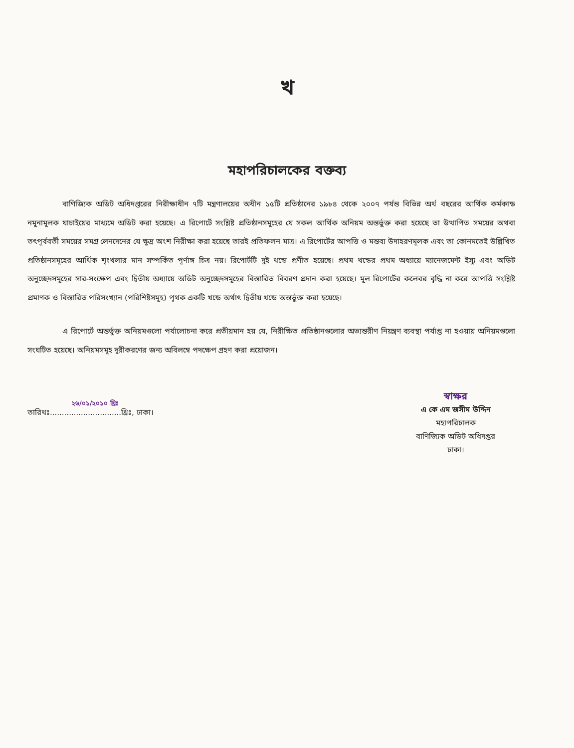খ
মহাপরিচালকের বক্তব্য
বাণিজ্যিক অডিট অধিদপ্তরের নিরীক্ষাধীন ৭টি মন্ত্রণালয়ের অধীন ১৫টি প্রতিষ্ঠানের ১৯৮৪ থেকে ২০০৭ পর্যন্ত বিভিন্ন অর্থ বছরের আর্থিক কর্মকান্ড নমুনামূলক যাচাইয়ের মাধ্যমে অডিট করা হয়েছে। এ রিপোর্টে সংশ্লিষ্ট প্রতিষ্ঠানসমূহের যে সকল আর্থিক অনিয়ম অন্তর্ভুক্ত করা হয়েছে তা উত্থাপিত সময়ের অথবা তৎপূর্ববর্তী সময়ের সমগ্র লেনদেনের যে ক্ষুদ্র অংশ নিরীক্ষা করা হয়েছে তারই প্রতিফলন মাত্র। এ রিপোর্টের আপত্তি ও মন্তব্য উদাহরণমূলক এবং তা কোনমতেই উল্লিখিত প্রতিষ্ঠানসমূহের আর্থিক শৃংখলার মান সম্পর্কিত পূর্ণাঙ্গ চিত্র নয়। রিপোর্টটি দুই খন্ডে প্রণীত হয়েছে। প্রথম খন্ডের প্রথম অধ্যায়ে ম্যানেজমেন্ট ইস্যু এবং অডিট অনুচ্ছেদসমূহের সার-সংক্ষেপ এবং দ্বিতীয় অধ্যায়ে অডিট অনুচ্ছেদসমূহের বিস্তারিত বিবরণ প্রদান করা হয়েছে। মূল রিপোর্টের কলেবর বৃদ্ধি না করে আপত্তি সংশ্লিষ্ট প্রমাণক ও বিস্তারিত পরিসংখ্যান (পরিশিষ্টসমূহ) পৃথক একটি খন্ডে অর্থাৎ দ্বিতীয় খন্ডে অন্তর্ভুক্ত করা হয়েছে।
এ রিপোর্টে অন্তর্ভুক্ত অনিয়মগুলো পর্যালোচনা করে প্রতীয়মান হয় যে, নিরীক্ষিত প্রতিষ্ঠানগুলোর অভ্যন্তরীণ নিয়ন্ত্রণ ব্যবস্থা পর্যাপ্ত না হওয়ায় অনিয়মগুলো সংঘটিত হয়েছে। অনিয়মসমূহ দূরীকরণের জন্য অবিলম্বে পদক্ষেপ গ্রহণ করা প্রয়োজন।
২৬/০১/২০১০ খ্রিঃ
তারিখঃ..............................খ্রিঃ, ঢাকা।
স্বাক্ষর
এ কে এম জসীম উদ্দিন
মহাপরিচালক
বাণিজ্যিক অডিট অধিদপ্তর
ঢাকা।